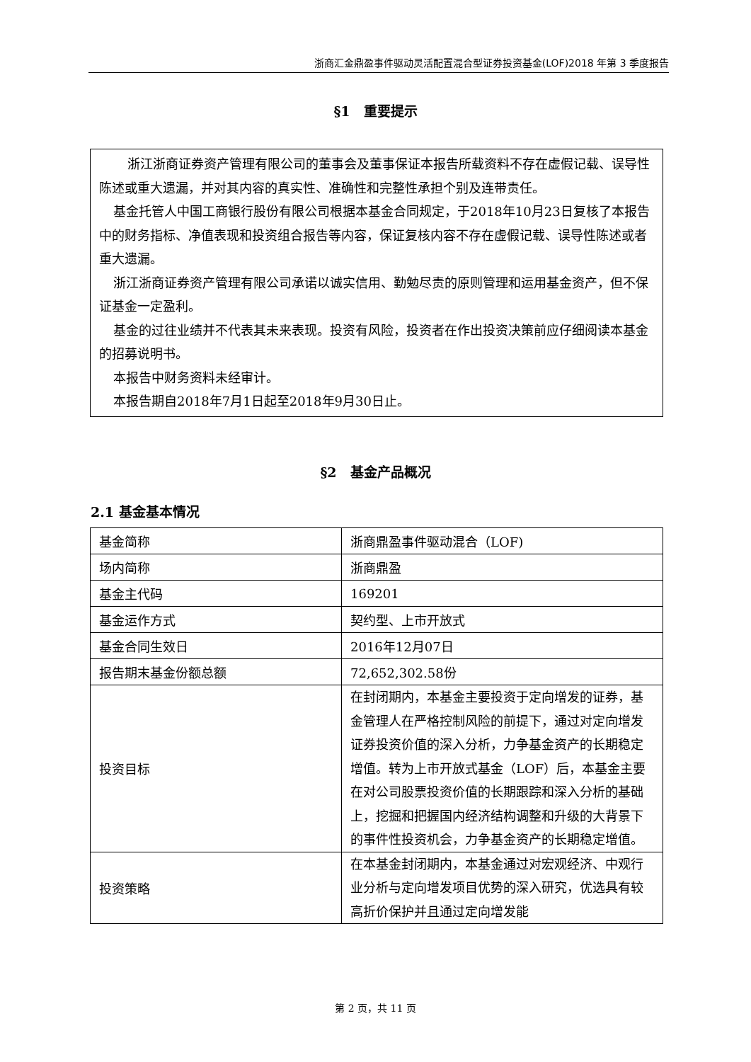浙商汇金鼎盈事件驱动灵活配置混合型证券投资基金(LOF)2018 年第 3 季度报告
§1　重要提示
浙江浙商证券资产管理有限公司的董事会及董事保证本报告所载资料不存在虚假记载、误导性陈述或重大遗漏，并对其内容的真实性、准确性和完整性承担个别及连带责任。
基金托管人中国工商银行股份有限公司根据本基金合同规定，于2018年10月23日复核了本报告中的财务指标、净值表现和投资组合报告等内容，保证复核内容不存在虚假记载、误导性陈述或者重大遗漏。
浙江浙商证券资产管理有限公司承诺以诚实信用、勤勉尽责的原则管理和运用基金资产，但不保证基金一定盈利。
基金的过往业绩并不代表其未来表现。投资有风险，投资者在作出投资决策前应仔细阅读本基金的招募说明书。
本报告中财务资料未经审计。
本报告期自2018年7月1日起至2018年9月30日止。
§2　基金产品概况
2.1 基金基本情况
| 基金简称 | 浙商鼎盈事件驱动混合（LOF) |
| 场内简称 | 浙商鼎盈 |
| 基金主代码 | 169201 |
| 基金运作方式 | 契约型、上市开放式 |
| 基金合同生效日 | 2016年12月07日 |
| 报告期末基金份额总额 | 72,652,302.58份 |
| 投资目标 | 在封闭期内，本基金主要投资于定向增发的证券，基金管理人在严格控制风险的前提下，通过对定向增发证券投资价值的深入分析，力争基金资产的长期稳定增值。转为上市开放式基金（LOF）后，本基金主要在对公司股票投资价值的长期跟踪和深入分析的基础上，挖掘和把握国内经济结构调整和升级的大背景下的事件性投资机会，力争基金资产的长期稳定增值。 |
| 投资策略 | 在本基金封闭期内，本基金通过对宏观经济、中观行业分析与定向增发项目优势的深入研究，优选具有较高折价保护并且通过定向增发能 |
第 2 页，共 11 页